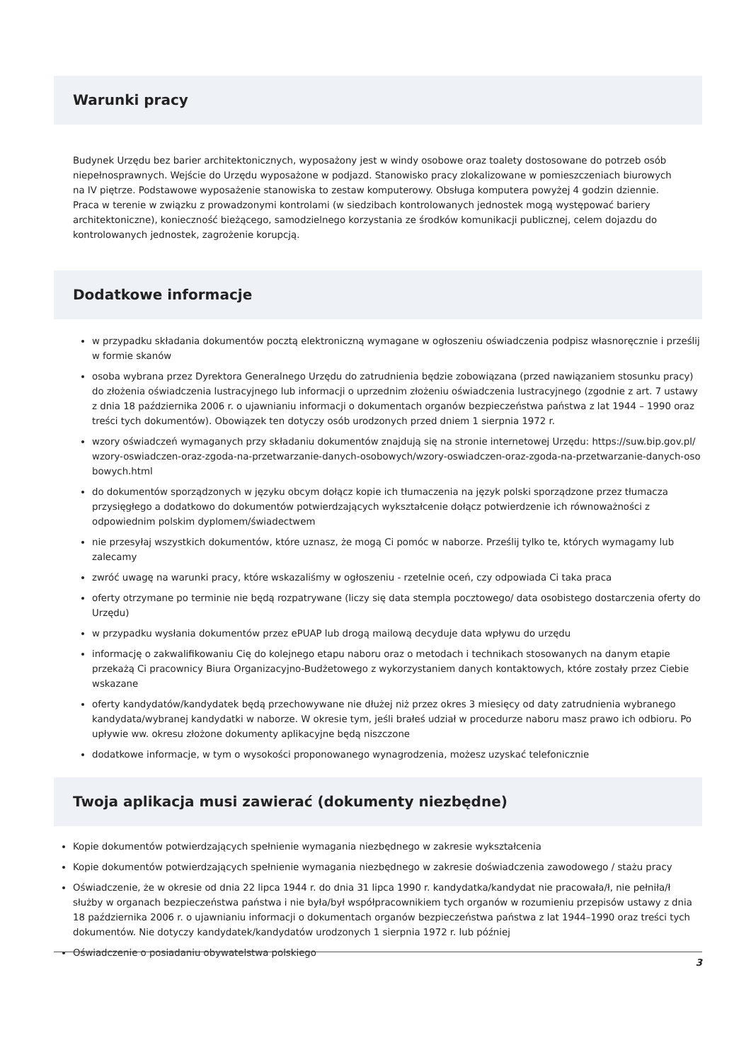Warunki pracy
Budynek Urzędu bez barier architektonicznych, wyposażony jest w windy osobowe oraz toalety dostosowane do potrzeb osób niepełnosprawnych. Wejście do Urzędu wyposażone w podjazd. Stanowisko pracy zlokalizowane w pomieszczeniach biurowych na IV piętrze. Podstawowe wyposażenie stanowiska to zestaw komputerowy. Obsługa komputera powyżej 4 godzin dziennie. Praca w terenie w związku z prowadzonymi kontrolami (w siedzibach kontrolowanych jednostek mogą występować bariery architektoniczne), konieczność bieżącego, samodzielnego korzystania ze środków komunikacji publicznej, celem dojazdu do kontrolowanych jednostek, zagrożenie korupcją.
Dodatkowe informacje
w przypadku składania dokumentów pocztą elektroniczną wymagane w ogłoszeniu oświadczenia podpisz własnoręcznie i prześlij w formie skanów
osoba wybrana przez Dyrektora Generalnego Urzędu do zatrudnienia będzie zobowiązana (przed nawiązaniem stosunku pracy) do złożenia oświadczenia lustracyjnego lub informacji o uprzednim złożeniu oświadczenia lustracyjnego (zgodnie z art. 7 ustawy z dnia 18 października 2006 r. o ujawnianiu informacji o dokumentach organów bezpieczeństwa państwa z lat 1944 – 1990 oraz treści tych dokumentów). Obowiązek ten dotyczy osób urodzonych przed dniem 1 sierpnia 1972 r.
wzory oświadczeń wymaganych przy składaniu dokumentów znajdują się na stronie internetowej Urzędu: https://suw.bip.gov.pl/wzory-oswiadczen-oraz-zgoda-na-przetwarzanie-danych-osobowych/wzory-oswiadczen-oraz-zgoda-na-przetwarzanie-danych-osobowych.html
do dokumentów sporządzonych w języku obcym dołącz kopie ich tłumaczenia na język polski sporządzone przez tłumacza przysięgłego a dodatkowo do dokumentów potwierdzających wykształcenie dołącz potwierdzenie ich równoważności z odpowiednim polskim dyplomem/świadectwem
nie przesyłaj wszystkich dokumentów, które uznasz, że mogą Ci pomóc w naborze. Prześlij tylko te, których wymagamy lub zalecamy
zwróć uwagę na warunki pracy, które wskazaliśmy w ogłoszeniu - rzetelnie oceń, czy odpowiada Ci taka praca
oferty otrzymane po terminie nie będą rozpatrywane (liczy się data stempla pocztowego/ data osobistego dostarczenia oferty do Urzędu)
w przypadku wysłania dokumentów przez ePUAP lub drogą mailową decyduje data wpływu do urzędu
informację o zakwalifikowaniu Cię do kolejnego etapu naboru oraz o metodach i technikach stosowanych na danym etapie przekażą Ci pracownicy Biura Organizacyjno-Budżetowego z wykorzystaniem danych kontaktowych, które zostały przez Ciebie wskazane
oferty kandydatów/kandydatek będą przechowywane nie dłużej niż przez okres 3 miesięcy od daty zatrudnienia wybranego kandydata/wybranej kandydatki w naborze. W okresie tym, jeśli brałeś udział w procedurze naboru masz prawo ich odbioru. Po upływie ww. okresu złożone dokumenty aplikacyjne będą niszczone
dodatkowe informacje, w tym o wysokości proponowanego wynagrodzenia, możesz uzyskać telefonicznie
Twoja aplikacja musi zawierać (dokumenty niezbędne)
Kopie dokumentów potwierdzających spełnienie wymagania niezbędnego w zakresie wykształcenia
Kopie dokumentów potwierdzających spełnienie wymagania niezbędnego w zakresie doświadczenia zawodowego / stażu pracy
Oświadczenie, że w okresie od dnia 22 lipca 1944 r. do dnia 31 lipca 1990 r. kandydatka/kandydat nie pracowała/ł, nie pełniła/ł służby w organach bezpieczeństwa państwa i nie była/był współpracownikiem tych organów w rozumieniu przepisów ustawy z dnia 18 października 2006 r. o ujawnianiu informacji o dokumentach organów bezpieczeństwa państwa z lat 1944–1990 oraz treści tych dokumentów. Nie dotyczy kandydatek/kandydatów urodzonych 1 sierpnia 1972 r. lub później
Oświadczenie o posiadaniu obywatelstwa polskiego
3